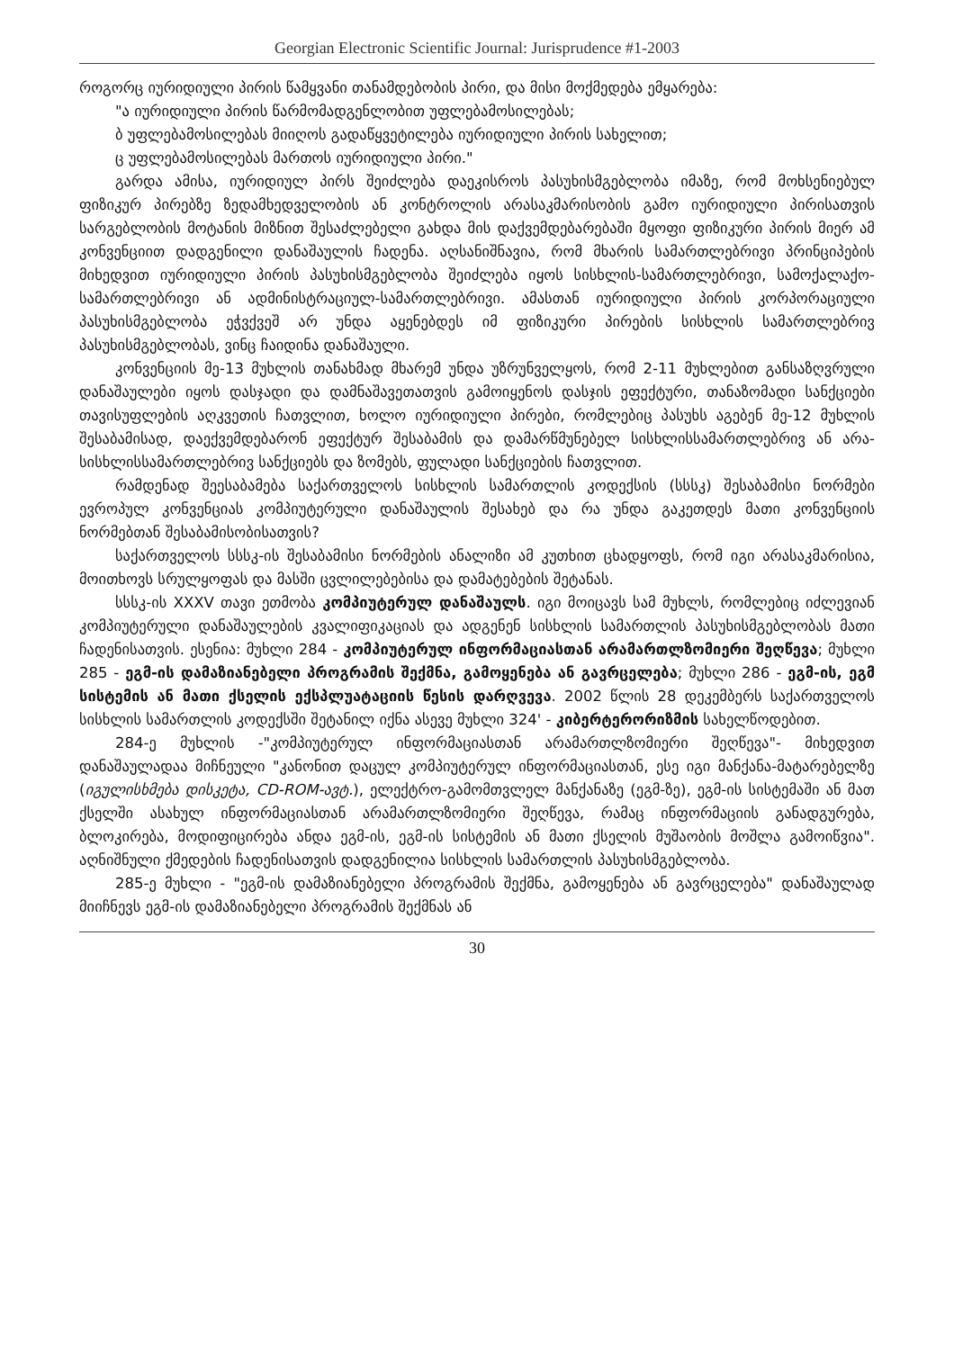Georgian Electronic Scientific Journal: Jurisprudence #1-2003
როგორც იურიდიული პირის წამყვანი თანამდებობის პირი, და მისი მოქმედება ემყარება:
"ა იურიდიული პირის წარმომადგენლობით უფლებამოსილებას;
ბ უფლებამოსილებას მიიღოს გადაწყვეტილება იურიდიული პირის სახელით;
ც უფლებამოსილებას მართოს იურიდიული პირი."
გარდა ამისა, იურიდიულ პირს შეიძლება დაეკისროს პასუხისმგებლობა იმაზე, რომ მოხსენიებულ ფიზიკურ პირებზე ზედამხედველობის ან კონტროლის არასაკმარისობის გამო იურიდიული პირისათვის სარგებლობის მოტანის მიზნით შესაძლებელი გახდა მის დაქვემდებარებაში მყოფი ფიზიკური პირის მიერ ამ კონვენციით დადგენილი დანაშაულის ჩადენა. აღსანიშნავია, რომ მხარის სამართლებრივი პრინციპების მიხედვით იურიდიული პირის პასუხისმგებლობა შეიძლება იყოს სისხლის-სამართლებრივი, სამოქალაქო-სამართლებრივი ან ადმინისტრაციულ-სამართლებრივი. ამასთან იურიდიული პირის კორპორაციული პასუხისმგებლობა ეჭვქვეშ არ უნდა აყენებდეს იმ ფიზიკური პირების სისხლის სამართლებრივ პასუხისმგებლობას, ვინც ჩაიდინა დანაშაული.
კონვენციის მე-13 მუხლის თანახმად მხარემ უნდა უზრუნველყოს, რომ 2-11 მუხლებით განსაზღვრული დანაშაულები იყოს დასჯადი და დამნაშავეთათვის გამოიყენოს დასჯის ეფექტური, თანაზომადი სანქციები თავისუფლების აღკვეთის ჩათვლით, ხოლო იურიდიული პირები, რომლებიც პასუხს აგებენ მე-12 მუხლის შესაბამისად, დაექვემდებარონ ეფექტურ შესაბამის და დამარწმუნებელ სისხლისსამართლებრივ ან არა-სისხლისსამართლებრივ სანქციებს და ზომებს, ფულადი სანქციების ჩათვლით.
რამდენად შეესაბამება საქართველოს სისხლის სამართლის კოდექსის (სსსკ) შესაბამისი ნორმები ევროპულ კონვენციას კომპიუტერული დანაშაულის შესახებ და რა უნდა გაკეთდეს მათი კონვენციის ნორმებთან შესაბამისობისათვის?
საქართველოს სსსკ-ის შესაბამისი ნორმების ანალიზი ამ კუთხით ცხადყოფს, რომ იგი არასაკმარისია, მოითხოვს სრულყოფას და მასში ცვლილებებისა და დამატებების შეტანას.
სსსკ-ის XXXV თავი ეთმობა კომპიუტერულ დანაშაულს. იგი მოიცავს სამ მუხლს, რომლებიც იძლევიან კომპიუტერული დანაშაულების კვალიფიკაციას და ადგენენ სისხლის სამართლის პასუხისმგებლობას მათი ჩადენისათვის. ესენია: მუხლი 284 - კომპიუტერულ ინფორმაციასთან არამართლზომიერი შეღწევა; მუხლი 285 - ეგმ-ის დამაზიანებელი პროგრამის შექმნა, გამოყენება ან გავრცელება; მუხლი 286 - ეგმ-ის, ეგმ სისტემის ან მათი ქსელის ექსპლუატაციის წესის დარღვევა. 2002 წლის 28 დეკემბერს საქართველოს სისხლის სამართლის კოდექსში შეტანილ იქნა ასევე მუხლი 324' - კიბერტერორიზმის სახელწოდებით.
284-ე მუხლის -"კომპიუტერულ ინფორმაციასთან არამართლზომიერი შეღწევა"- მიხედვით დანაშაულადაა მიჩნეული "კანონით დაცულ კომპიუტერულ ინფორმაციასთან, ესე იგი მანქანა-მატარებელზე (იგულისხმება დისკეტა, CD-ROM-ავტ.), ელექტრო-გამომთვლელ მანქანაზე (ეგმ-ზე), ეგმ-ის სისტემაში ან მათ ქსელში ასახულ ინფორმაციასთან არამართლზომიერი შეღწევა, რამაც ინფორმაციის განადგურება, ბლოკირება, მოდიფიცირება ანდა ეგმ-ის, ეგმ-ის სისტემის ან მათი ქსელის მუშაობის მოშლა გამოიწვია". აღნიშნული ქმედების ჩადენისათვის დადგენილია სისხლის სამართლის პასუხისმგებლობა.
285-ე მუხლი - "ეგმ-ის დამაზიანებელი პროგრამის შექმნა, გამოყენება ან გავრცელება" დანაშაულად მიიჩნევს ეგმ-ის დამაზიანებელი პროგრამის შექმნას ან
30